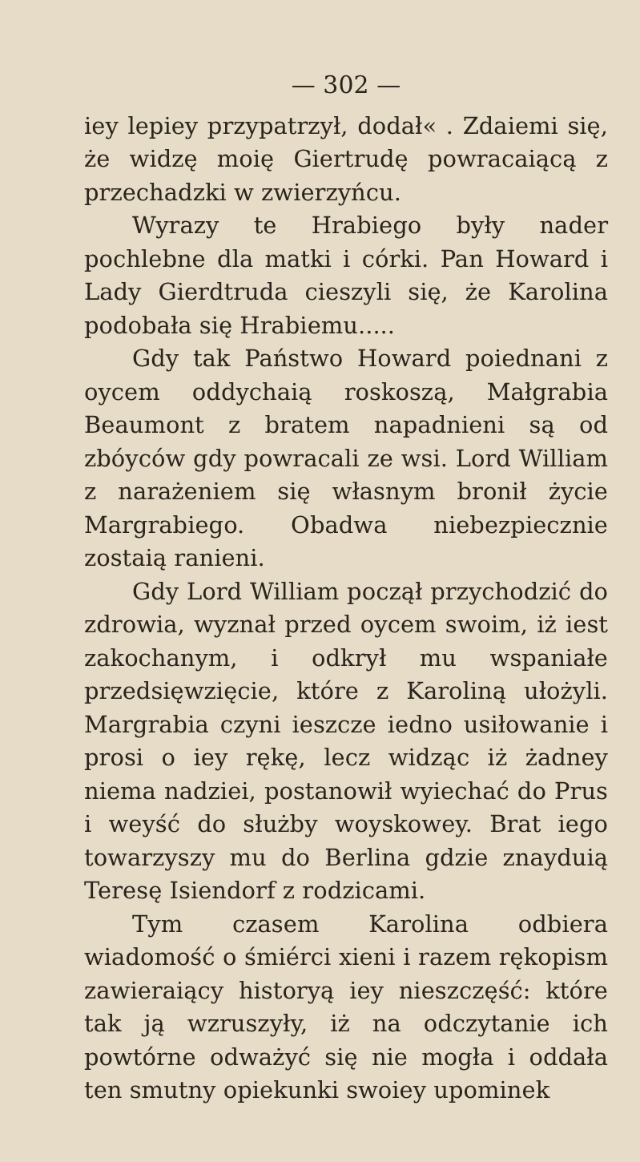— 302 —
iey lepiey przypatrzył, dodał« . Zdaiemi się, że widzę moię Giertrudę powracaiącą z przechadzki w zwierzyńcu.
Wyrazy te Hrabiego były nader pochlebne dla matki i córki. Pan Howard i Lady Gierdtruda cieszyli się, że Karolina podobała się Hrabiemu.....
Gdy tak Państwo Howard poiednani z oycem oddychaią roskoszą, Małgrabia Beaumont z bratem napadnieni są od zbóyców gdy powracali ze wsi. Lord William z narażeniem się własnym bronił życie Margrabiego. Obadwa niebezpiecznie zostaią ranieni.
Gdy Lord William począł przychodzić do zdrowia, wyznał przed oycem swoim, iż iest zakochanym, i odkrył mu wspaniałe przedsięwzięcie, które z Karoliną ułożyli. Margrabia czyni ieszcze iedno usiłowanie i prosi o iey rękę, lecz widząc iż żadney niema nadziei, postanowił wyiechać do Prus i weyść do służby woyskowey. Brat iego towarzyszy mu do Berlina gdzie znayduią Teresę Isiendorf z rodzicami.
Tym czasem Karolina odbiera wiadomość o śmiérci xieni i razem rękopism zawieraiący historyą iey nieszczęść: które tak ją wzruszyły, iż na odczytanie ich powtórne odważyć się nie mogła i oddała ten smutny opiekunki swoiey upominek